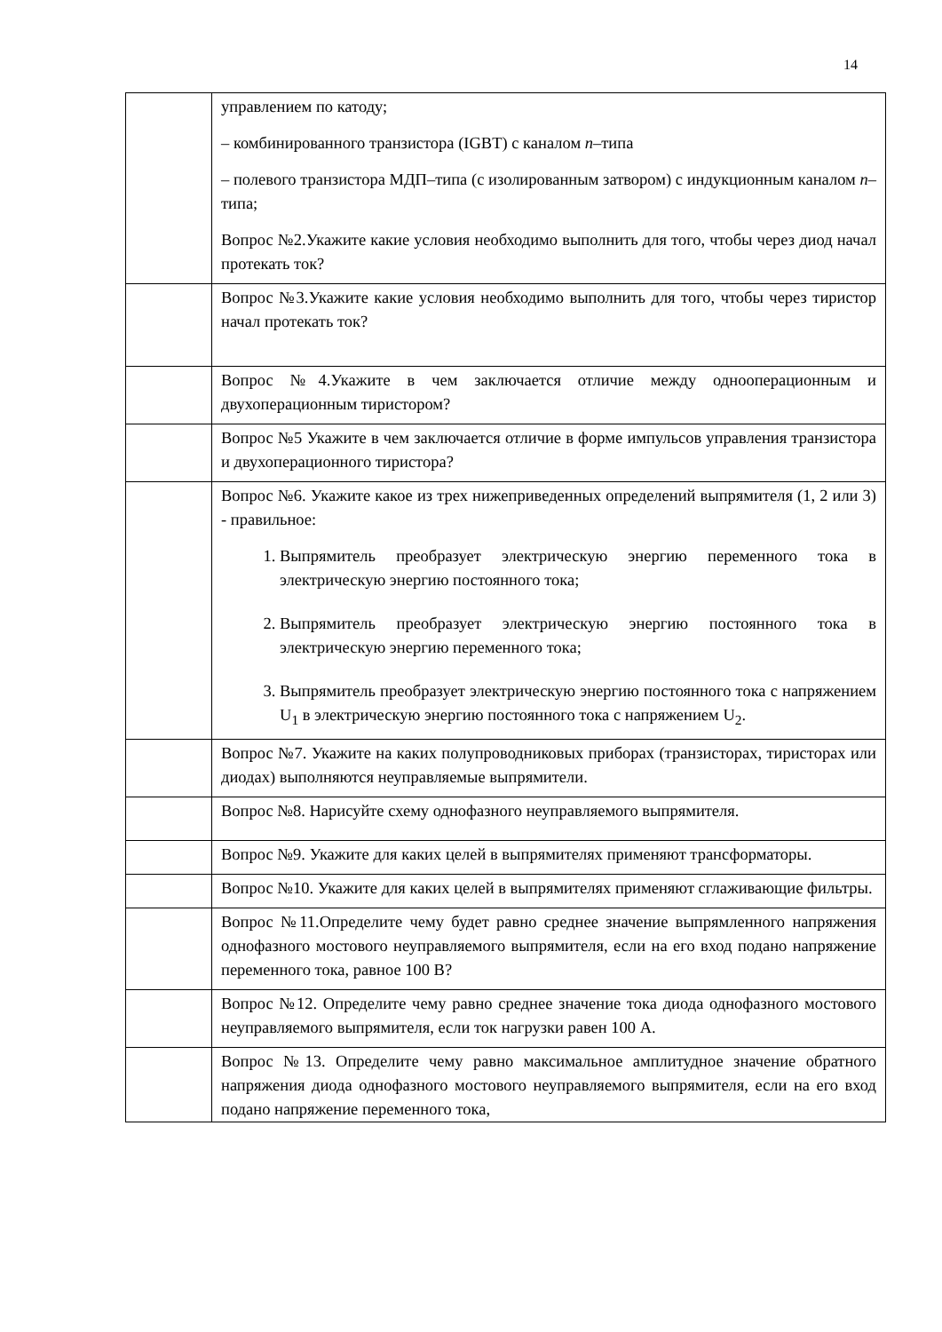14
| | управлением по катоду; – комбинированного транзистора (IGBT) с каналом n –типа – полевого транзистора МДП–типа (с изолированным затвором) с индукционным каналом n –типа; Вопрос №2.Укажите какие условия необходимо выполнить для того, чтобы через диод начал протекать ток? |
| | Вопрос №3.Укажите какие условия необходимо выполнить для того, чтобы через тиристор начал протекать ток? |
| | Вопрос №4.Укажите в чем заключается отличие между однооперационным и двухоперационным тиристором? |
| | Вопрос №5 Укажите в чем заключается отличие в форме импульсов управления транзистора и двухоперационного тиристора? |
| | Вопрос №6. Укажите какое из трех нижеприведенных определений выпрямителя (1, 2 или 3) - правильное: 1. Выпрямитель преобразует электрическую энергию переменного тока в электрическую энергию постоянного тока; 2. Выпрямитель преобразует электрическую энергию постоянного тока в электрическую энергию переменного тока; 3. Выпрямитель преобразует электрическую энергию постоянного тока с напряжением U<sub>1</sub> в электрическую энергию постоянного тока с напряжением U<sub>2</sub>. |
| | Вопрос №7. Укажите на каких полупроводниковых приборах (транзисторах, тиристорах или диодах) выполняются неуправляемые выпрямители. |
| | Вопрос №8. Нарисуйте схему однофазного неуправляемого выпрямителя. |
| | Вопрос №9. Укажите для каких целей в выпрямителях применяют трансформаторы. |
| | Вопрос №10. Укажите для каких целей в выпрямителях применяют сглаживающие фильтры. |
| | Вопрос №11.Определите чему будет равно среднее значение выпрямленного напряжения однофазного мостового неуправляемого выпрямителя, если на его вход подано напряжение переменного тока, равное 100 В? |
| | Вопрос №12. Определите чему равно среднее значение тока диода однофазного мостового неуправляемого выпрямителя, если ток нагрузки равен 100 А. |
| | Вопрос №13. Определите чему равно максимальное амплитудное значение обратного напряжения диода однофазного мостового неуправляемого выпрямителя, если на его вход подано напряжение переменного тока, |